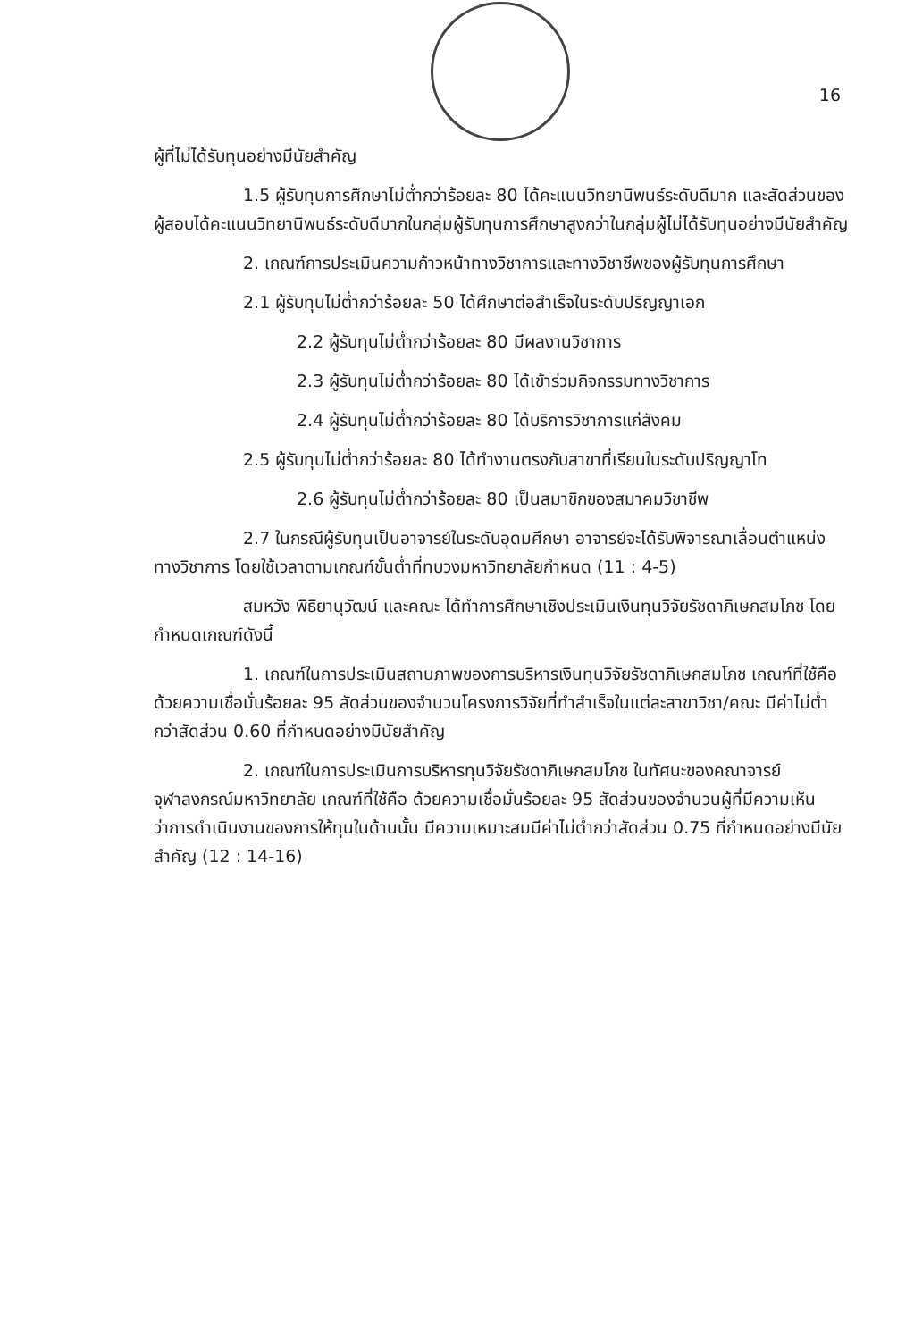16
ผู้ที่ไม่ได้รับทุนอย่างมีนัยสำคัญ
1.5 ผู้รับทุนการศึกษาไม่ต่ำกว่าร้อยละ 80 ได้คะแนนวิทยานิพนธ์ระดับดีมาก และสัดส่วนของผู้สอบได้คะแนนวิทยานิพนธ์ระดับดีมากในกลุ่มผู้รับทุนการศึกษาสูงกว่าในกลุ่มผู้ไม่ได้รับทุนอย่างมีนัยสำคัญ
2. เกณฑ์การประเมินความก้าวหน้าทางวิชาการและทางวิชาชีพของผู้รับทุนการศึกษา
2.1 ผู้รับทุนไม่ต่ำกว่าร้อยละ 50 ได้ศึกษาต่อสำเร็จในระดับปริญญาเอก
2.2 ผู้รับทุนไม่ต่ำกว่าร้อยละ 80 มีผลงานวิชาการ
2.3 ผู้รับทุนไม่ต่ำกว่าร้อยละ 80 ได้เข้าร่วมกิจกรรมทางวิชาการ
2.4 ผู้รับทุนไม่ต่ำกว่าร้อยละ 80 ได้บริการวิชาการแก่สังคม
2.5 ผู้รับทุนไม่ต่ำกว่าร้อยละ 80 ได้ทำงานตรงกับสาขาที่เรียนในระดับปริญญาโท
2.6 ผู้รับทุนไม่ต่ำกว่าร้อยละ 80 เป็นสมาชิกของสมาคมวิชาชีพ
2.7 ในกรณีผู้รับทุนเป็นอาจารย์ในระดับอุดมศึกษา อาจารย์จะได้รับพิจารณาเลื่อนตำแหน่งทางวิชาการ โดยใช้เวลาตามเกณฑ์ขั้นต่ำที่ทบวงมหาวิทยาลัยกำหนด (11 : 4-5)
สมหวัง พิธิยานุวัฒน์ และคณะ ได้ทำการศึกษาเชิงประเมินเงินทุนวิจัยรัชดาภิเษกสมโภช โดยกำหนดเกณฑ์ดังนี้
1. เกณฑ์ในการประเมินสถานภาพของการบริหารเงินทุนวิจัยรัชดาภิเษกสมโภช เกณฑ์ที่ใช้คือ ด้วยความเชื่อมั่นร้อยละ 95 สัดส่วนของจำนวนโครงการวิจัยที่ทำสำเร็จในแต่ละสาขาวิชา/คณะ มีค่าไม่ต่ำกว่าสัดส่วน 0.60 ที่กำหนดอย่างมีนัยสำคัญ
2. เกณฑ์ในการประเมินการบริหารทุนวิจัยรัชดาภิเษกสมโภช ในทัศนะของคณาจารย์จุฬาลงกรณ์มหาวิทยาลัย เกณฑ์ที่ใช้คือ ด้วยความเชื่อมั่นร้อยละ 95 สัดส่วนของจำนวนผู้ที่มีความเห็นว่าการดำเนินงานของการให้ทุนในด้านนั้น มีความเหมาะสมมีค่าไม่ต่ำกว่าสัดส่วน 0.75 ที่กำหนดอย่างมีนัยสำคัญ (12 : 14-16)